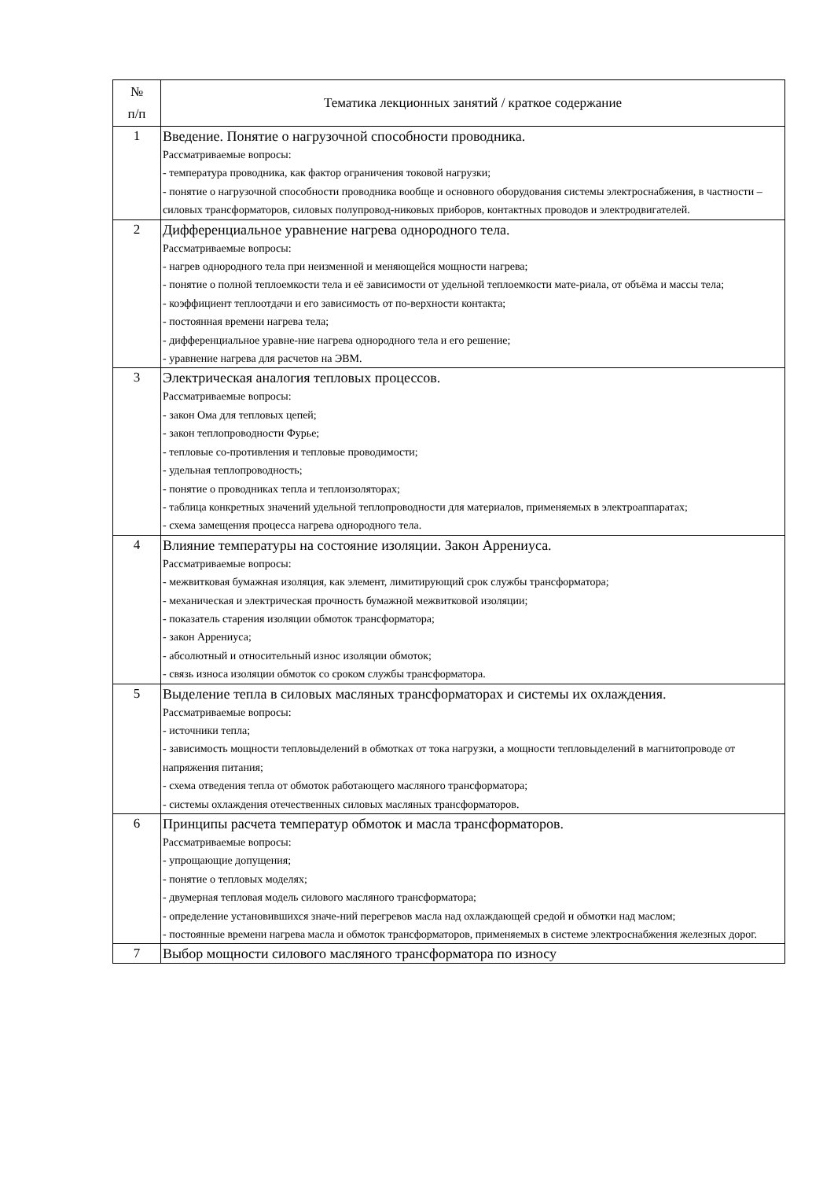| № п/п | Тематика лекционных занятий / краткое содержание |
| --- | --- |
| 1 | Введение. Понятие о нагрузочной способности проводника. Рассматриваемые вопросы: - температура проводника, как фактор ограничения токовой нагрузки; - понятие о нагрузочной способности проводника вообще и основного оборудования системы электроснабжения, в частности – силовых трансформаторов, силовых полупровод-никовых приборов, контактных проводов и электродвигателей. |
| 2 | Дифференциальное уравнение нагрева однородного тела. Рассматриваемые вопросы: - нагрев однородного тела при неизменной и меняющейся мощности нагрева; - понятие о полной теплоемкости тела и её зависимости от удельной теплоемкости мате-риала, от объёма и массы тела; - коэффициент теплоотдачи и его зависимость от по-верхности контакта; - постоянная времени нагрева тела; - дифференциальное уравне-ние нагрева однородного тела и его решение; - уравнение нагрева для расчетов на ЭВМ. |
| 3 | Электрическая аналогия тепловых процессов. Рассматриваемые вопросы: - закон Ома для тепловых цепей; - закон теплопроводности Фурье; - тепловые со-противления и тепловые проводимости; - удельная теплопроводность; - понятие о проводниках тепла и теплоизоляторах; - таблица конкретных значений удельной теплопроводности для материалов, применяемых в электроаппаратах; - схема замещения процесса нагрева однородного тела. |
| 4 | Влияние температуры на состояние изоляции. Закон Аррениуса. Рассматриваемые вопросы: - межвитковая бумажная изоляция, как элемент, лимитирующий срок службы трансформатора; - механическая и электрическая прочность бумажной межвитковой изоляции; - показатель старения изоляции обмоток трансформатора; - закон Аррениуса; - абсолютный и относительный износ изоляции обмоток; - связь износа изоляции обмоток со сроком службы трансформатора. |
| 5 | Выделение тепла в силовых масляных трансформаторах и системы их охлаждения. Рассматриваемые вопросы: - источники тепла; - зависимость мощности тепловыделений в обмотках от тока нагрузки, а мощности тепловыделений в магнитопроводе от напряжения питания; - схема отведения тепла от обмоток работающего масляного трансформатора; - системы охлаждения отечественных силовых масляных трансформаторов. |
| 6 | Принципы расчета температур обмоток и масла трансформаторов. Рассматриваемые вопросы: - упрощающие допущения; - понятие о тепловых моделях; - двумерная тепловая модель силового масляного трансформатора; - определение установившихся значе-ний перегревов масла над охлаждающей средой и обмотки над маслом; - постоянные времени нагрева масла и обмоток трансформаторов, применяемых в системе электроснабжения железных дорог. |
| 7 | Выбор мощности силового масляного трансформатора по износу |